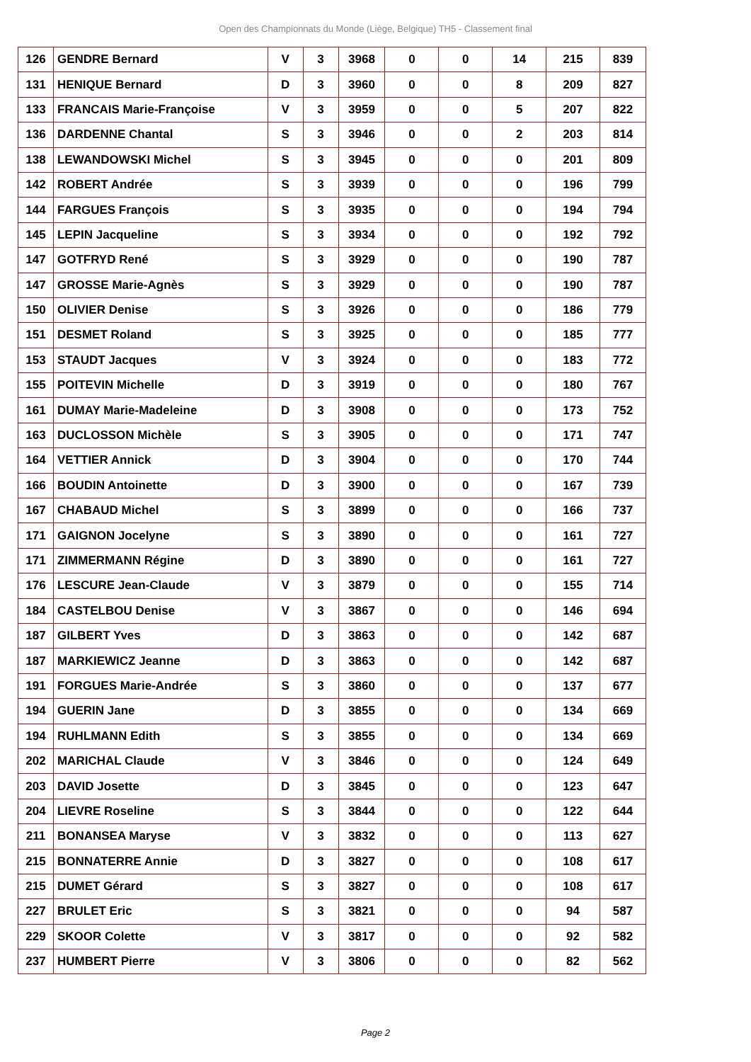Open des Championnats du Monde (Liège, Belgique) TH5 - Classement final
| 126 | GENDRE Bernard | V | 3 | 3968 | 0 | 0 | 14 | 215 | 839 |
| 131 | HENIQUE Bernard | D | 3 | 3960 | 0 | 0 | 8 | 209 | 827 |
| 133 | FRANCAIS Marie-Françoise | V | 3 | 3959 | 0 | 0 | 5 | 207 | 822 |
| 136 | DARDENNE Chantal | S | 3 | 3946 | 0 | 0 | 2 | 203 | 814 |
| 138 | LEWANDOWSKI Michel | S | 3 | 3945 | 0 | 0 | 0 | 201 | 809 |
| 142 | ROBERT Andrée | S | 3 | 3939 | 0 | 0 | 0 | 196 | 799 |
| 144 | FARGUES François | S | 3 | 3935 | 0 | 0 | 0 | 194 | 794 |
| 145 | LEPIN Jacqueline | S | 3 | 3934 | 0 | 0 | 0 | 192 | 792 |
| 147 | GOTFRYD René | S | 3 | 3929 | 0 | 0 | 0 | 190 | 787 |
| 147 | GROSSE Marie-Agnès | S | 3 | 3929 | 0 | 0 | 0 | 190 | 787 |
| 150 | OLIVIER Denise | S | 3 | 3926 | 0 | 0 | 0 | 186 | 779 |
| 151 | DESMET Roland | S | 3 | 3925 | 0 | 0 | 0 | 185 | 777 |
| 153 | STAUDT Jacques | V | 3 | 3924 | 0 | 0 | 0 | 183 | 772 |
| 155 | POITEVIN Michelle | D | 3 | 3919 | 0 | 0 | 0 | 180 | 767 |
| 161 | DUMAY Marie-Madeleine | D | 3 | 3908 | 0 | 0 | 0 | 173 | 752 |
| 163 | DUCLOSSON Michèle | S | 3 | 3905 | 0 | 0 | 0 | 171 | 747 |
| 164 | VETTIER Annick | D | 3 | 3904 | 0 | 0 | 0 | 170 | 744 |
| 166 | BOUDIN Antoinette | D | 3 | 3900 | 0 | 0 | 0 | 167 | 739 |
| 167 | CHABAUD Michel | S | 3 | 3899 | 0 | 0 | 0 | 166 | 737 |
| 171 | GAIGNON Jocelyne | S | 3 | 3890 | 0 | 0 | 0 | 161 | 727 |
| 171 | ZIMMERMANN Régine | D | 3 | 3890 | 0 | 0 | 0 | 161 | 727 |
| 176 | LESCURE Jean-Claude | V | 3 | 3879 | 0 | 0 | 0 | 155 | 714 |
| 184 | CASTELBOU Denise | V | 3 | 3867 | 0 | 0 | 0 | 146 | 694 |
| 187 | GILBERT Yves | D | 3 | 3863 | 0 | 0 | 0 | 142 | 687 |
| 187 | MARKIEWICZ Jeanne | D | 3 | 3863 | 0 | 0 | 0 | 142 | 687 |
| 191 | FORGUES Marie-Andrée | S | 3 | 3860 | 0 | 0 | 0 | 137 | 677 |
| 194 | GUERIN Jane | D | 3 | 3855 | 0 | 0 | 0 | 134 | 669 |
| 194 | RUHLMANN Edith | S | 3 | 3855 | 0 | 0 | 0 | 134 | 669 |
| 202 | MARICHAL Claude | V | 3 | 3846 | 0 | 0 | 0 | 124 | 649 |
| 203 | DAVID Josette | D | 3 | 3845 | 0 | 0 | 0 | 123 | 647 |
| 204 | LIEVRE Roseline | S | 3 | 3844 | 0 | 0 | 0 | 122 | 644 |
| 211 | BONANSEA Maryse | V | 3 | 3832 | 0 | 0 | 0 | 113 | 627 |
| 215 | BONNATERRE Annie | D | 3 | 3827 | 0 | 0 | 0 | 108 | 617 |
| 215 | DUMET Gérard | S | 3 | 3827 | 0 | 0 | 0 | 108 | 617 |
| 227 | BRULET Eric | S | 3 | 3821 | 0 | 0 | 0 | 94 | 587 |
| 229 | SKOOR Colette | V | 3 | 3817 | 0 | 0 | 0 | 92 | 582 |
| 237 | HUMBERT Pierre | V | 3 | 3806 | 0 | 0 | 0 | 82 | 562 |
Page 2